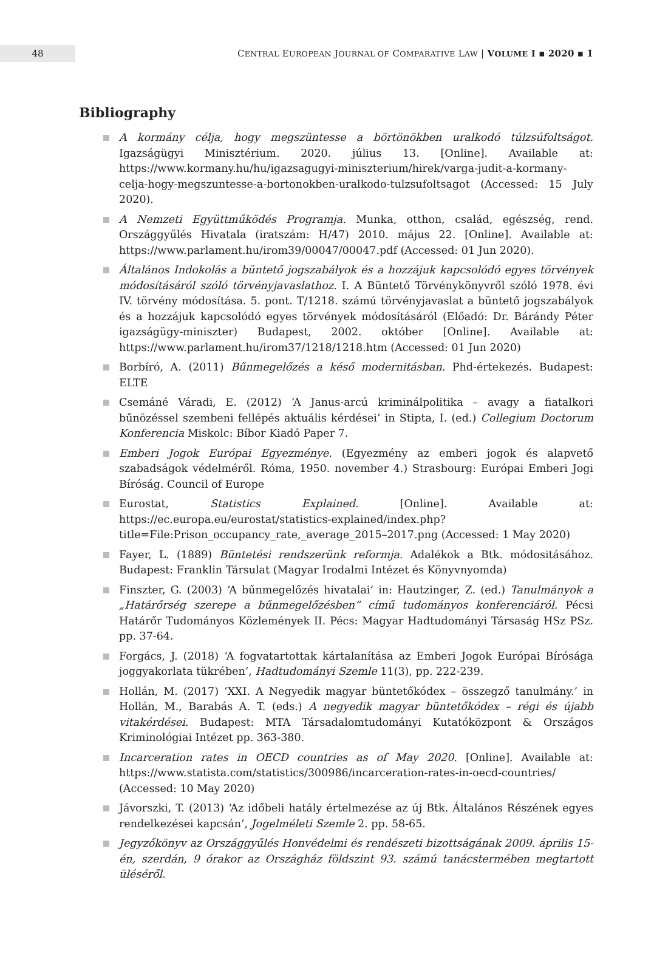48
CENTRAL EUROPEAN JOURNAL OF COMPARATIVE LAW | VOLUME I ▪ 2020 ▪ 1
Bibliography
A kormány célja, hogy megszüntesse a börtönökben uralkodó túlzsúfoltságot. Igazságügyi Minisztérium. 2020. július 13. [Online]. Available at: https://www.kormany.hu/hu/igazsagugyi-miniszterium/hirek/varga-judit-a-kormany-celja-hogy-megszuntesse-a-bortonokben-uralkodo-tulzsufoltsagot (Accessed: 15 July 2020).
A Nemzeti Együttműködés Programja. Munka, otthon, család, egészség, rend. Országgyűlés Hivatala (iratszám: H/47) 2010. május 22. [Online]. Available at: https://www.parlament.hu/irom39/00047/00047.pdf (Accessed: 01 Jun 2020).
Általános Indokolás a büntető jogszabályok és a hozzájuk kapcsolódó egyes törvények módosításáról szóló törvényjavaslathoz. I. A Büntető Törvénykönyvről szóló 1978. évi IV. törvény módosítása. 5. pont. T/1218. számú törvényjavaslat a büntető jogszabályok és a hozzájuk kapcsolódó egyes törvények módosításáról (Előadó: Dr. Bárándy Péter igazságügy-miniszter) Budapest, 2002. október [Online]. Available at: https://www.parlament.hu/irom37/1218/1218.htm (Accessed: 01 Jun 2020)
Borbíró, A. (2011) Bűnmegelőzés a késő modernitásban. Phd-értekezés. Budapest: ELTE
Csemáné Váradi, E. (2012) ‘A Janus-arcú kriminálpolitika – avagy a fiatalkori bűnözéssel szembeni fellépés aktuális kérdései’ in Stipta, I. (ed.) Collegium Doctorum Konferencia Miskolc: Bíbor Kiadó Paper 7.
Emberi Jogok Európai Egyezménye. (Egyezmény az emberi jogok és alapvető szabadságok védelméről. Róma, 1950. november 4.) Strasbourg: Európai Emberi Jogi Bíróság. Council of Europe
Eurostat, Statistics Explained. [Online]. Available at: https://ec.europa.eu/eurostat/statistics-explained/index.php?title=File:Prison_occupancy_rate,_average_2015–2017.png (Accessed: 1 May 2020)
Fayer, L. (1889) Büntetési rendszerünk reformja. Adalékok a Btk. módositásához. Budapest: Franklin Társulat (Magyar Irodalmi Intézet és Könyvnyomda)
Finszter, G. (2003) ‘A bűnmegelőzés hivatalai’ in: Hautzinger, Z. (ed.) Tanulmányok a „Határőrség szerepe a bűnmegelőzésben” című tudományos konferenciáról. Pécsi Határőr Tudományos Közlemények II. Pécs: Magyar Hadtudományi Társaság HSz PSz. pp. 37-64.
Forgács, J. (2018) ‘A fogvatartottak kártalanítása az Emberi Jogok Európai Bírósága joggyakorlata tükrében’, Hadtudományi Szemle 11(3), pp. 222-239.
Hollán, M. (2017) ‘XXI. A Negyedik magyar büntetőkódex – összegző tanulmány.’ in Hollán, M., Barabás A. T. (eds.) A negyedik magyar büntetőkódex – régi és újabb vitakérdései. Budapest: MTA Társadalomtudományi Kutatóközpont & Országos Kriminológiai Intézet pp. 363-380.
Incarceration rates in OECD countries as of May 2020. [Online]. Available at: https://www.statista.com/statistics/300986/incarceration-rates-in-oecd-countries/ (Accessed: 10 May 2020)
Jávorszki, T. (2013) ‘Az időbeli hatály értelmezése az új Btk. Általános Részének egyes rendelkezései kapcsán’, Jogelméleti Szemle 2. pp. 58-65.
Jegyzőkönyv az Országgyűlés Honvédelmi és rendészeti bizottságának 2009. április 15-én, szerdán, 9 órakor az Országház földszint 93. számú tanácstermében megtartott üléséről.